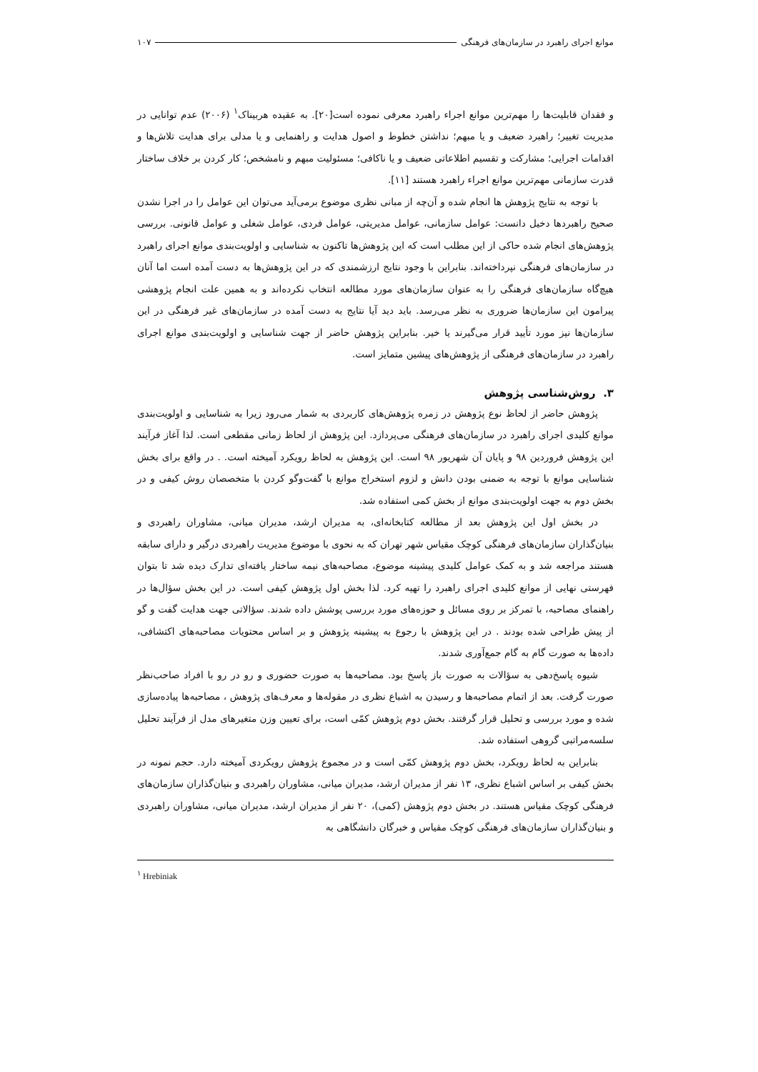موانع اجرای راهبرد در سازمان‌های فرهنگی ۱۰۷
و فقدان قابلیت‌ها را مهم‌ترین موانع اجراء راهبرد معرفی نموده است[۲۰]. به عقیده هربیناک<sup>۱</sup> (۲۰۰۶) عدم توانایی در مدیریت تغییر؛ راهبرد ضعیف و یا مبهم؛ نداشتن خطوط و اصول هدایت و راهنمایی و یا مدلی برای هدایت تلاش‌ها و اقدامات اجرایی؛ مشارکت و تقسیم اطلاعاتی ضعیف و یا ناکافی؛ مسئولیت مبهم و نامشخص؛ کار کردن بر خلاف ساختار قدرت سازمانی مهم‌ترین موانع اجراء راهبرد هستند [۱۱].
با توجه به نتایج پژوهش ها انجام شده و آن‌چه از مبانی نظری موضوع برمی‌آید می‌توان این عوامل را در اجرا نشدن صحیح راهبردها دخیل دانست: عوامل سازمانی، عوامل مدیریتی، عوامل فردی، عوامل شغلی و عوامل قانونی. بررسی پژوهش‌های انجام شده حاکی از این مطلب است که این پژوهش‌ها تاکنون به شناسایی و اولویت‌بندی موانع اجرای راهبرد در سازمان‌های فرهنگی نپرداخته‌اند. بنابراین با وجود نتایج ارزشمندی که در این پژوهش‌ها به دست آمده است اما آنان هیچ‌گاه سازمان‌های فرهنگی را به عنوان سازمان‌های مورد مطالعه انتخاب نکرده‌اند و به همین علت انجام پژوهشی پیرامون این سازمان‌ها ضروری به نظر می‌رسد. باید دید آیا نتایج به دست آمده در سازمان‌های غیر فرهنگی در این سازمان‌ها نیز مورد تأیید قرار می‌گیرند یا خیر. بنابراین پژوهش حاضر از جهت شناسایی و اولویت‌بندی موانع اجرای راهبرد در سازمان‌های فرهنگی از پژوهش‌های پیشین متمایز است.
۳. روش‌شناسی پژوهش
پژوهش حاضر از لحاظ نوع پژوهش در زمره پژوهش‌های کاربردی به شمار می‌رود زیرا به شناسایی و اولویت‌بندی موانع کلیدی اجرای راهبرد در سازمان‌های فرهنگی می‌پردازد. این پژوهش از لحاظ زمانی مقطعی است. لذا آغاز فرآیند این پژوهش فروردین ۹۸ و پایان آن شهریور ۹۸ است. این پژوهش به لحاظ رویکرد آمیخته است. . در واقع برای بخش شناسایی موانع با توجه به ضمنی بودن دانش و لزوم استخراج موانع با گفت‌وگو کردن با متخصصان روش کیفی و در بخش دوم به جهت اولویت‌بندی موانع از بخش کمی استفاده شد.
در بخش اول این پژوهش بعد از مطالعه کتابخانه‌ای، به مدیران ارشد، مدیران میانی، مشاوران راهبردی و بنیان‌گذاران سازمان‌های فرهنگی کوچک مقیاس شهر تهران که به نحوی با موضوع مدیریت راهبردی درگیر و دارای سابقه هستند مراجعه شد و به کمک عوامل کلیدی پیشینه موضوع، مصاحبه‌های نیمه ساختار یافته‌ای تدارک دیده شد تا بتوان فهرستی نهایی از موانع کلیدی اجرای راهبرد را تهیه کرد. لذا بخش اول پژوهش کیفی است. در این بخش سؤال‌ها در راهنمای مصاحبه، با تمرکز بر روی مسائل و حوزه‌های مورد بررسی پوشش داده شدند. سؤالاتی جهت هدایت گفت و گو از پیش طراحی شده بودند . در این پژوهش با رجوع به پیشینه پژوهش و بر اساس محتویات مصاحبه‌های اکتشافی، داده‌ها به صورت گام به گام جمع‌آوری شدند.
شیوه پاسخ‌دهی به سؤالات به صورت باز پاسخ بود. مصاحبه‌ها به صورت حضوری و رو در رو با افراد صاحب‌نظر صورت گرفت. بعد از اتمام مصاحبه‌ها و رسیدن به اشباع نظری در مقوله‌ها و معرف‌های پژوهش ، مصاحبه‌ها پیاده‌سازی شده و مورد بررسی و تحلیل قرار گرفتند. بخش دوم پژوهش کمّی است، برای تعیین وزن متغیرهای مدل از فرآیند تحلیل سلسه‌مراتبی گروهی استفاده شد.
بنابراین به لحاظ رویکرد، بخش دوم پژوهش کمّی است و در مجموع پژوهش رویکردی آمیخته دارد. حجم نمونه در بخش کیفی بر اساس اشباع نظری، ۱۳ نفر از مدیران ارشد، مدیران میانی، مشاوران راهبردی و بنیان‌گذاران سازمان‌های فرهنگی کوچک مقیاس هستند. در بخش دوم پژوهش (کمی)، ۲۰ نفر از مدیران ارشد، مدیران میانی، مشاوران راهبردی و بنیان‌گذاران سازمان‌های فرهنگی کوچک مقیاس و خبرگان دانشگاهی به
<sup>۱</sup> Hrebiniak